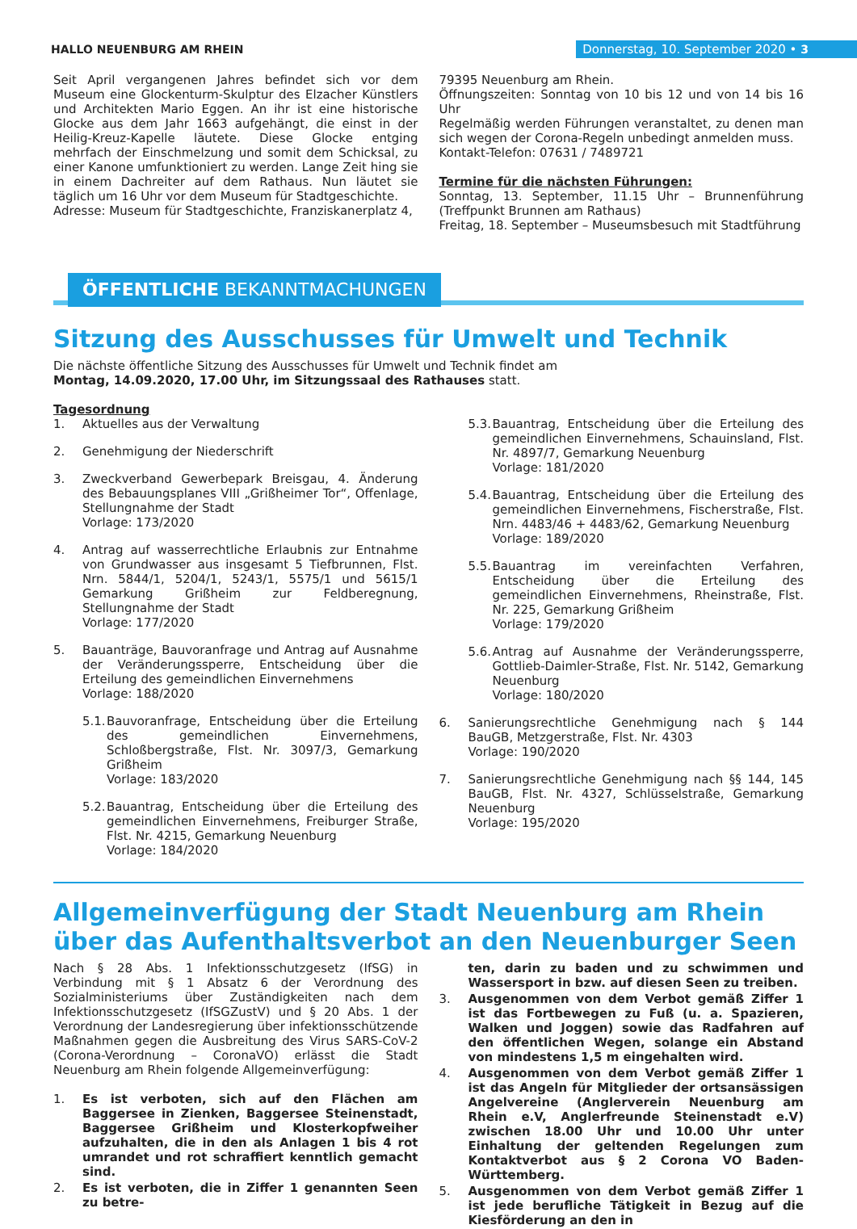HALLO NEUENBURG AM RHEIN Donnerstag, 10. September 2020 • 3
Seit April vergangenen Jahres befindet sich vor dem Museum eine Glockenturm-Skulptur des Elzacher Künstlers und Architekten Mario Eggen. An ihr ist eine historische Glocke aus dem Jahr 1663 aufgehängt, die einst in der Heilig-Kreuz-Kapelle läutete. Diese Glocke entging mehrfach der Einschmelzung und somit dem Schicksal, zu einer Kanone umfunktioniert zu werden. Lange Zeit hing sie in einem Dachreiter auf dem Rathaus. Nun läutet sie täglich um 16 Uhr vor dem Museum für Stadtgeschichte.
Adresse: Museum für Stadtgeschichte, Franziskanerplatz 4,
79395 Neuenburg am Rhein.
Öffnungszeiten: Sonntag von 10 bis 12 und von 14 bis 16 Uhr
Regelmäßig werden Führungen veranstaltet, zu denen man sich wegen der Corona-Regeln unbedingt anmelden muss.
Kontakt-Telefon: 07631 / 7489721
Termine für die nächsten Führungen:
Sonntag, 13. September, 11.15 Uhr – Brunnenführung (Treffpunkt Brunnen am Rathaus)
Freitag, 18. September – Museumsbesuch mit Stadtführung
ÖFFENTLICHE BEKANNTMACHUNGEN
Sitzung des Ausschusses für Umwelt und Technik
Die nächste öffentliche Sitzung des Ausschusses für Umwelt und Technik findet am
Montag, 14.09.2020, 17.00 Uhr, im Sitzungssaal des Rathauses statt.
Tagesordnung
1. Aktuelles aus der Verwaltung
2. Genehmigung der Niederschrift
3. Zweckverband Gewerbepark Breisgau, 4. Änderung des Bebauungsplanes VIII „Grißheimer Tor“, Offenlage, Stellungnahme der Stadt
Vorlage: 173/2020
4. Antrag auf wasserrechtliche Erlaubnis zur Entnahme von Grundwasser aus insgesamt 5 Tiefbrunnen, Flst. Nrn. 5844/1, 5204/1, 5243/1, 5575/1 und 5615/1 Gemarkung Grißheim zur Feldberegnung, Stellungnahme der Stadt
Vorlage: 177/2020
5. Bauanträge, Bauvoranfrage und Antrag auf Ausnahme der Veränderungssperre, Entscheidung über die Erteilung des gemeindlichen Einvernehmens
Vorlage: 188/2020
5.1.
Bauvoranfrage, Entscheidung über die Erteilung des gemeindlichen Einvernehmens, Schloßbergstraße, Flst. Nr. 3097/3, Gemarkung Grißheim
Vorlage: 183/2020
5.2.
Bauantrag, Entscheidung über die Erteilung des gemeindlichen Einvernehmens, Freiburger Straße, Flst. Nr. 4215, Gemarkung Neuenburg
Vorlage: 184/2020
5.3.
Bauantrag, Entscheidung über die Erteilung des gemeindlichen Einvernehmens, Schauinsland, Flst. Nr. 4897/7, Gemarkung Neuenburg
Vorlage: 181/2020
5.4.
Bauantrag, Entscheidung über die Erteilung des gemeindlichen Einvernehmens, Fischerstraße, Flst. Nrn. 4483/46 + 4483/62, Gemarkung Neuenburg
Vorlage: 189/2020
5.5.
Bauantrag im vereinfachten Verfahren, Entscheidung über die Erteilung des gemeindlichen Einvernehmens, Rheinstraße, Flst. Nr. 225, Gemarkung Grißheim
Vorlage: 179/2020
5.6.
Antrag auf Ausnahme der Veränderungssperre, Gottlieb-Daimler-Straße, Flst. Nr. 5142, Gemarkung Neuenburg
Vorlage: 180/2020
6. Sanierungsrechtliche Genehmigung nach § 144 BauGB, Metzgerstraße, Flst. Nr. 4303
Vorlage: 190/2020
7. Sanierungsrechtliche Genehmigung nach §§ 144, 145 BauGB, Flst. Nr. 4327, Schlüsselstraße, Gemarkung Neuenburg
Vorlage: 195/2020
Allgemeinverfügung der Stadt Neuenburg am Rhein über das Aufenthaltsverbot an den Neuenburger Seen
Nach § 28 Abs. 1 Infektionsschutzgesetz (IfSG) in Verbindung mit § 1 Absatz 6 der Verordnung des Sozialministeriums über Zuständigkeiten nach dem Infektionsschutzgesetz (IfSGZustV) und § 20 Abs. 1 der Verordnung der Landesregierung über infektionsschützende Maßnahmen gegen die Ausbreitung des Virus SARS-CoV-2 (Corona-Verordnung – CoronaVO) erlässt die Stadt Neuenburg am Rhein folgende Allgemeinverfügung:
1. Es ist verboten, sich auf den Flächen am Baggersee in Zienken, Baggersee Steinenstadt, Baggersee Grißheim und Klosterkopfweiher aufzuhalten, die in den als Anlagen 1 bis 4 rot umrandet und rot schraffiert kenntlich gemacht sind.
2. Es ist verboten, die in Ziffer 1 genannten Seen zu betre-
ten, darin zu baden und zu schwimmen und Wassersport in bzw. auf diesen Seen zu treiben.
3. Ausgenommen von dem Verbot gemäß Ziffer 1 ist das Fortbewegen zu Fuß (u. a. Spazieren, Walken und Joggen) sowie das Radfahren auf den öffentlichen Wegen, solange ein Abstand von mindestens 1,5 m eingehalten wird.
4. Ausgenommen von dem Verbot gemäß Ziffer 1 ist das Angeln für Mitglieder der ortsansässigen Angelvereine (Anglerverein Neuenburg am Rhein e.V, Anglerfreunde Steinenstadt e.V) zwischen 18.00 Uhr und 10.00 Uhr unter Einhaltung der geltenden Regelungen zum Kontaktverbot aus § 2 Corona VO Baden-Württemberg.
5. Ausgenommen von dem Verbot gemäß Ziffer 1 ist jede berufliche Tätigkeit in Bezug auf die Kiesförderung an den in